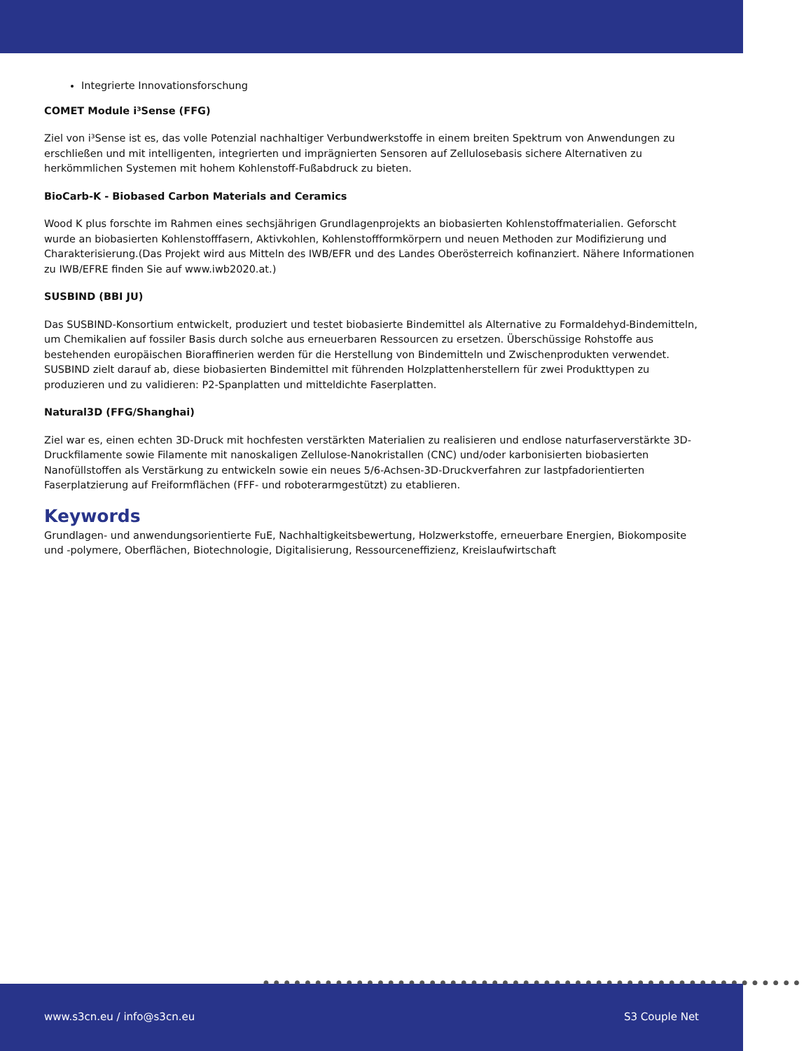Integrierte Innovationsforschung
COMET Module i³Sense (FFG)
Ziel von i³Sense ist es, das volle Potenzial nachhaltiger Verbundwerkstoffe in einem breiten Spektrum von Anwendungen zu erschließen und mit intelligenten, integrierten und imprägnierten Sensoren auf Zellulosebasis sichere Alternativen zu herkömmlichen Systemen mit hohem Kohlenstoff-Fußabdruck zu bieten.
BioCarb-K - Biobased Carbon Materials and Ceramics
Wood K plus forschte im Rahmen eines sechsjährigen Grundlagenprojekts an biobasierten Kohlenstoffmaterialien. Geforscht wurde an biobasierten Kohlenstofffasern, Aktivkohlen, Kohlenstoffformkörpern und neuen Methoden zur Modifizierung und Charakterisierung.(Das Projekt wird aus Mitteln des IWB/EFR und des Landes Oberösterreich kofinanziert. Nähere Informationen zu IWB/EFRE finden Sie auf www.iwb2020.at.)
SUSBIND (BBI JU)
Das SUSBIND-Konsortium entwickelt, produziert und testet biobasierte Bindemittel als Alternative zu Formaldehyd-Bindemitteln, um Chemikalien auf fossiler Basis durch solche aus erneuerbaren Ressourcen zu ersetzen. Überschüssige Rohstoffe aus bestehenden europäischen Bioraffinerien werden für die Herstellung von Bindemitteln und Zwischenprodukten verwendet. SUSBIND zielt darauf ab, diese biobasierten Bindemittel mit führenden Holzplattenherstellern für zwei Produkttypen zu produzieren und zu validieren: P2-Spanplatten und mitteldichte Faserplatten.
Natural3D (FFG/Shanghai)
Ziel war es, einen echten 3D-Druck mit hochfesten verstärkten Materialien zu realisieren und endlose naturfaserverstärkte 3D-Druckfilamente sowie Filamente mit nanoskaligen Zellulose-Nanokristallen (CNC) und/oder karbonisierten biobasierten Nanofüllstoffen als Verstärkung zu entwickeln sowie ein neues 5/6-Achsen-3D-Druckverfahren zur lastpfadorientierten Faserplatzierung auf Freiformflächen (FFF- und roboterarmgestützt) zu etablieren.
Keywords
Grundlagen- und anwendungsorientierte FuE, Nachhaltigkeitsbewertung, Holzwerkstoffe, erneuerbare Energien, Biokomposite und -polymere, Oberflächen, Biotechnologie, Digitalisierung, Ressourceneffizienz, Kreislaufwirtschaft
●●●●●●●●●●●●●●●●●●●●●●●●●●●●●●●●●●●●●●●●●●●●●●●●●●●●
www.s3cn.eu / info@s3cn.eu S3 Couple Net